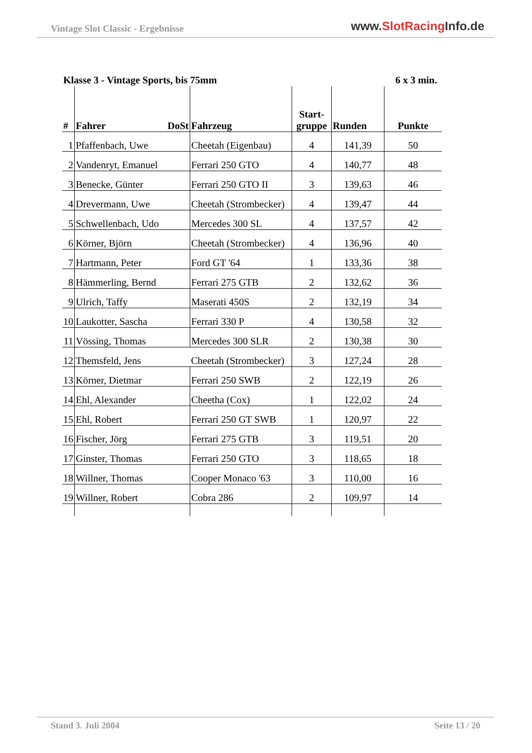Vintage Slot Classic - Ergebnisse
www.SlotRacing Info.de
Klasse 3 - Vintage Sports, bis 75mm 6 x 3 min.
| # | Fahrer DoSt | Fahrzeug | Start- gruppe | Runden | Punkte |
| --- | --- | --- | --- | --- | --- |
| 1 | Pfaffenbach, Uwe | Cheetah (Eigenbau) | 4 | 141,39 | 50 |
| 2 | Vandenryt, Emanuel | Ferrari 250 GTO | 4 | 140,77 | 48 |
| 3 | Benecke, Günter | Ferrari 250 GTO II | 3 | 139,63 | 46 |
| 4 | Drevermann, Uwe | Cheetah (Strombecker) | 4 | 139,47 | 44 |
| 5 | Schwellenbach, Udo | Mercedes 300 SL | 4 | 137,57 | 42 |
| 6 | Körner, Björn | Cheetah (Strombecker) | 4 | 136,96 | 40 |
| 7 | Hartmann, Peter | Ford GT '64 | 1 | 133,36 | 38 |
| 8 | Hämmerling, Bernd | Ferrari 275 GTB | 2 | 132,62 | 36 |
| 9 | Ulrich, Taffy | Maserati 450S | 2 | 132,19 | 34 |
| 10 | Laukotter, Sascha | Ferrari 330 P | 4 | 130,58 | 32 |
| 11 | Vössing, Thomas | Mercedes 300 SLR | 2 | 130,38 | 30 |
| 12 | Themsfeld, Jens | Cheetah (Strombecker) | 3 | 127,24 | 28 |
| 13 | Körner, Dietmar | Ferrari 250 SWB | 2 | 122,19 | 26 |
| 14 | Ehl, Alexander | Cheetha (Cox) | 1 | 122,02 | 24 |
| 15 | Ehl, Robert | Ferrari 250 GT SWB | 1 | 120,97 | 22 |
| 16 | Fischer, Jörg | Ferrari 275 GTB | 3 | 119,51 | 20 |
| 17 | Ginster, Thomas | Ferrari 250 GTO | 3 | 118,65 | 18 |
| 18 | Willner, Thomas | Cooper Monaco '63 | 3 | 110,00 | 16 |
| 19 | Willner, Robert | Cobra 286 | 2 | 109,97 | 14 |
Seite 13 / 20 Stand 3. Juli 2004